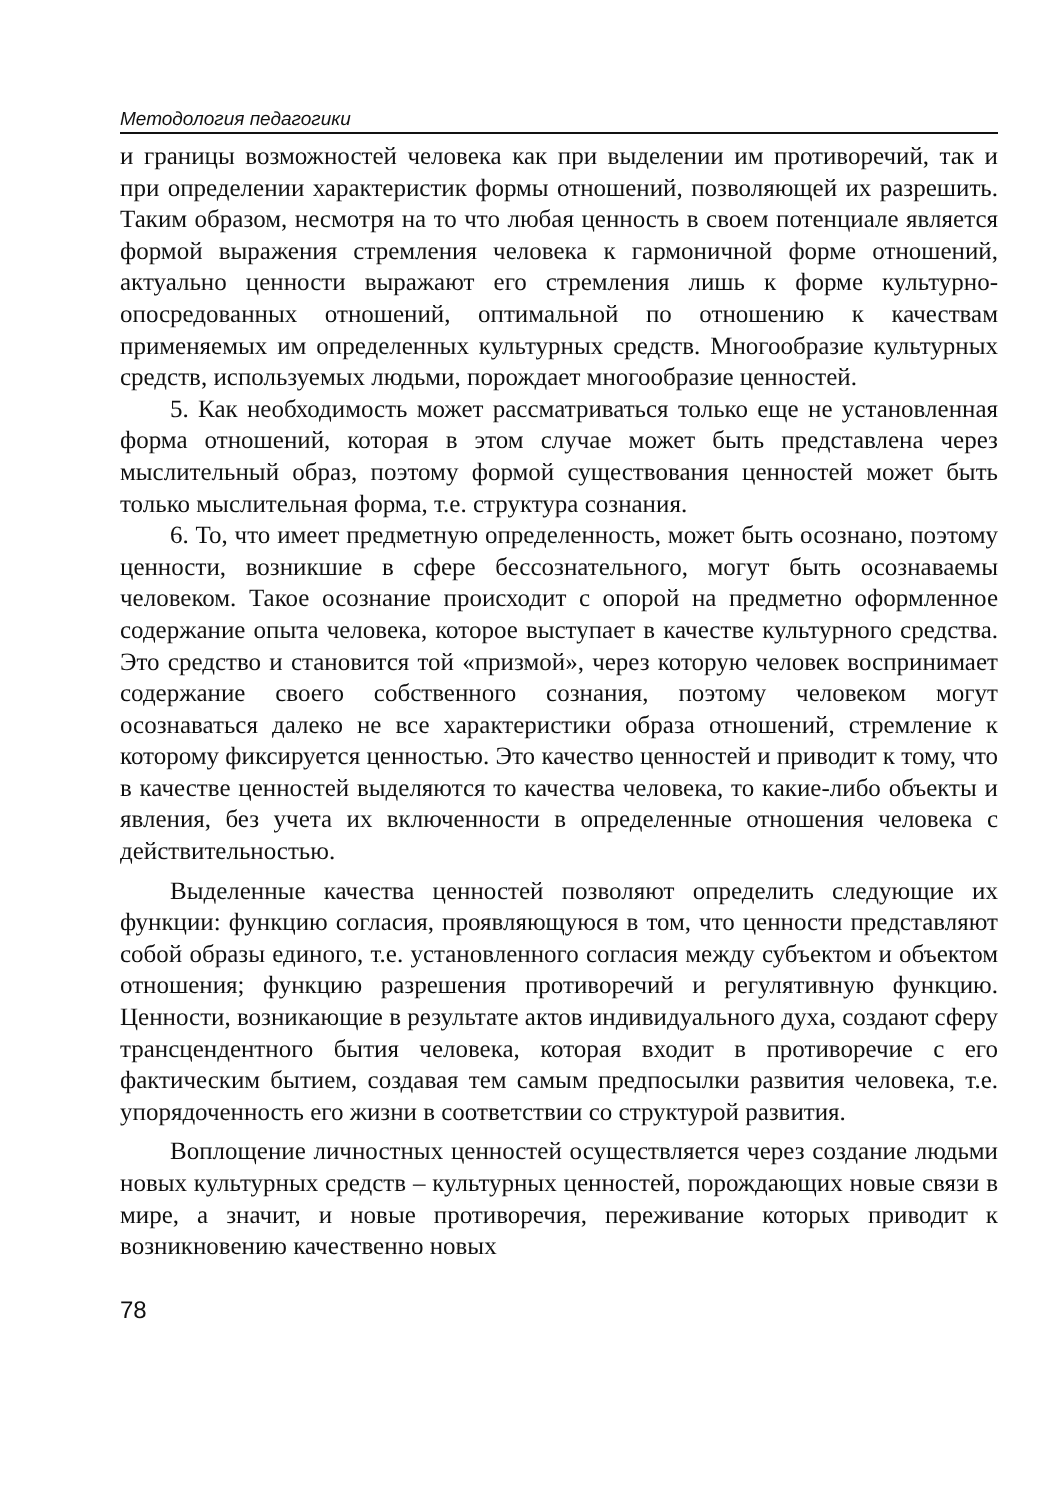Методология педагогики
и границы возможностей человека как при выделении им противоречий, так и при определении характеристик формы отношений, позволяющей их разрешить. Таким образом, несмотря на то что любая ценность в своем потенциале является формой выражения стремления человека к гармоничной форме отношений, актуально ценности выражают его стремления лишь к форме культурно-опосредованных отношений, оптимальной по отношению к качествам применяемых им определенных культурных средств. Многообразие культурных средств, используемых людьми, порождает многообразие ценностей.
5. Как необходимость может рассматриваться только еще не установленная форма отношений, которая в этом случае может быть представлена через мыслительный образ, поэтому формой существования ценностей может быть только мыслительная форма, т.е. структура сознания.
6. То, что имеет предметную определенность, может быть осознано, поэтому ценности, возникшие в сфере бессознательного, могут быть осознаваемы человеком. Такое осознание происходит с опорой на предметно оформленное содержание опыта человека, которое выступает в качестве культурного средства. Это средство и становится той «призмой», через которую человек воспринимает содержание своего собственного сознания, поэтому человеком могут осознаваться далеко не все характеристики образа отношений, стремление к которому фиксируется ценностью. Это качество ценностей и приводит к тому, что в качестве ценностей выделяются то качества человека, то какие-либо объекты и явления, без учета их включенности в определенные отношения человека с действительностью.
Выделенные качества ценностей позволяют определить следующие их функции: функцию согласия, проявляющуюся в том, что ценности представляют собой образы единого, т.е. установленного согласия между субъектом и объектом отношения; функцию разрешения противоречий и регулятивную функцию. Ценности, возникающие в результате актов индивидуального духа, создают сферу трансцендентного бытия человека, которая входит в противоречие с его фактическим бытием, создавая тем самым предпосылки развития человека, т.е. упорядоченность его жизни в соответствии со структурой развития.
Воплощение личностных ценностей осуществляется через создание людьми новых культурных средств – культурных ценностей, порождающих новые связи в мире, а значит, и новые противоречия, переживание которых приводит к возникновению качественно новых
78